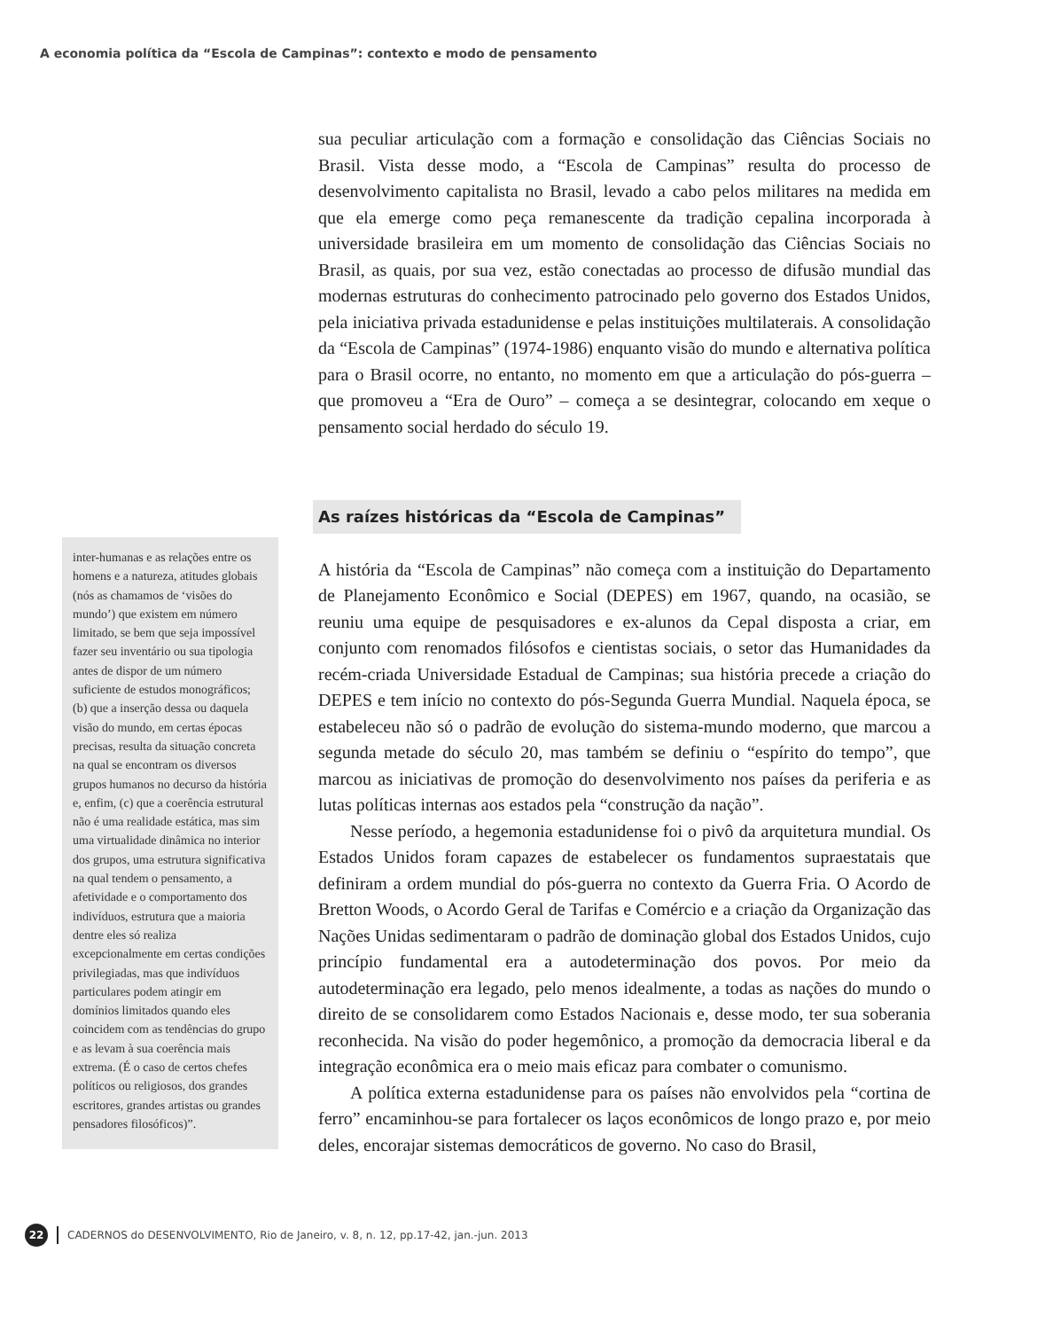A economia política da “Escola de Campinas”: contexto e modo de pensamento
sua peculiar articulação com a formação e consolidação das Ciências Sociais no Brasil. Vista desse modo, a “Escola de Campinas” resulta do processo de desenvolvimento capitalista no Brasil, levado a cabo pelos militares na medida em que ela emerge como peça remanescente da tradição cepalina incorporada à universidade brasileira em um momento de consolidação das Ciências Sociais no Brasil, as quais, por sua vez, estão conectadas ao processo de difusão mundial das modernas estruturas do conhecimento patrocinado pelo governo dos Estados Unidos, pela iniciativa privada estadunidense e pelas instituições multilaterais. A consolidação da “Escola de Campinas” (1974-1986) enquanto visão do mundo e alternativa política para o Brasil ocorre, no entanto, no momento em que a articulação do pós-guerra – que promoveu a “Era de Ouro” – começa a se desintegrar, colocando em xeque o pensamento social herdado do século 19.
As raízes históricas da “Escola de Campinas”
A história da “Escola de Campinas” não começa com a instituição do Departamento de Planejamento Econômico e Social (DEPES) em 1967, quando, na ocasião, se reuniu uma equipe de pesquisadores e ex-alunos da Cepal disposta a criar, em conjunto com renomados filósofos e cientistas sociais, o setor das Humanidades da recém-criada Universidade Estadual de Campinas; sua história precede a criação do DEPES e tem início no contexto do pós-Segunda Guerra Mundial. Naquela época, se estabeleceu não só o padrão de evolução do sistema-mundo moderno, que marcou a segunda metade do século 20, mas também se definiu o “espírito do tempo”, que marcou as iniciativas de promoção do desenvolvimento nos países da periferia e as lutas políticas internas aos estados pela “construção da nação”.
Nesse período, a hegemonia estadunidense foi o pivô da arquitetura mundial. Os Estados Unidos foram capazes de estabelecer os fundamentos supraestatais que definiram a ordem mundial do pós-guerra no contexto da Guerra Fria. O Acordo de Bretton Woods, o Acordo Geral de Tarifas e Comércio e a criação da Organização das Nações Unidas sedimentaram o padrão de dominação global dos Estados Unidos, cujo princípio fundamental era a autodeterminação dos povos. Por meio da autodeterminação era legado, pelo menos idealmente, a todas as nações do mundo o direito de se consolidarem como Estados Nacionais e, desse modo, ter sua soberania reconhecida. Na visão do poder hegemônico, a promoção da democracia liberal e da integração econômica era o meio mais eficaz para combater o comunismo.
A política externa estadunidense para os países não envolvidos pela “cortina de ferro” encaminhou-se para fortalecer os laços econômicos de longo prazo e, por meio deles, encorajar sistemas democráticos de governo. No caso do Brasil,
inter-humanas e as relações entre os homens e a natureza, atitudes globais (nós as chamamos de ‘visões do mundo’) que existem em número limitado, se bem que seja impossível fazer seu inventário ou sua tipologia antes de dispor de um número suficiente de estudos monográficos; (b) que a inserção dessa ou daquela visão do mundo, em certas épocas precisas, resulta da situação concreta na qual se encontram os diversos grupos humanos no decurso da história e, enfim, (c) que a coerência estrutural não é uma realidade estática, mas sim uma virtualidade dinâmica no interior dos grupos, uma estrutura significativa na qual tendem o pensamento, a afetividade e o comportamento dos indivíduos, estrutura que a maioria dentre eles só realiza excepcionalmente em certas condições privilegiadas, mas que indivíduos particulares podem atingir em domínios limitados quando eles coincidem com as tendências do grupo e as levam à sua coerência mais extrema. (É o caso de certos chefes políticos ou religiosos, dos grandes escritores, grandes artistas ou grandes pensadores filosóficos)”.
22 CADERNOS do DESENVOLVIMENTO, Rio de Janeiro, v. 8, n. 12, pp.17-42, jan.-jun. 2013